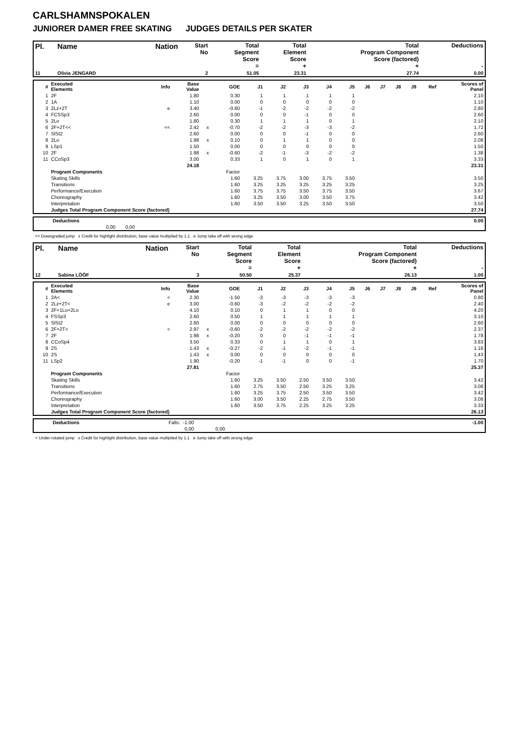CARLSHAMNSPOKALEN
JUNIORER DAMER FREE SKATING JUDGES DETAILS PER SKATER
| Pl. | Name | Nation | Start No | Total Segment Score = | Total Element Score + | Total Program Component Score (factored) + | Deductions - |
| --- | --- | --- | --- | --- | --- | --- | --- |
| 11 | Olivia JENGARD | | 2 | 51.05 | 23.31 | 27.74 | 0.00 |
| # | Executed Elements | Info | Base Value | | GOE | J1 | J2 | J3 | J4 | J5 | J6 | J7 | J8 | J9 | Ref | Scores of Panel |
| --- | --- | --- | --- | --- | --- | --- | --- | --- | --- | --- | --- | --- | --- | --- | --- | --- |
| 1 | 2F | | 1.80 | | 0.30 | 1 | 1 | 1 | 1 | 1 | | | | | | 2.10 |
| 2 | 1A | | 1.10 | | 0.00 | 0 | 0 | 0 | 0 | 0 | | | | | | 1.10 |
| 3 | 2Lz+2T | e | 3.40 | | -0.60 | -1 | -2 | -2 | -2 | -2 | | | | | | 2.80 |
| 4 | FCSSp3 | | 2.60 | | 0.00 | 0 | 0 | -1 | 0 | 0 | | | | | | 2.60 |
| 5 | 2Lo | | 1.80 | | 0.30 | 1 | 1 | 1 | 0 | 1 | | | | | | 2.10 |
| 6 | 2F+2T<< | << | 2.42 | x | -0.70 | -2 | -2 | -3 | -3 | -2 | | | | | | 1.72 |
| 7 | SlSt2 | | 2.60 | | 0.00 | 0 | 0 | -1 | 0 | 0 | | | | | | 2.60 |
| 8 | 2Lo | | 1.98 | x | 0.10 | 0 | 1 | 1 | 0 | 0 | | | | | | 2.08 |
| 9 | LSp1 | | 1.50 | | 0.00 | 0 | 0 | 0 | 0 | 0 | | | | | | 1.50 |
| 10 | 2F | | 1.98 | x | -0.60 | -2 | -1 | -3 | -2 | -2 | | | | | | 1.38 |
| 11 | CCoSp3 | | 3.00 | | 0.33 | 1 | 0 | 1 | 0 | 1 | | | | | | 3.33 |
| | | | 24.18 | | | | | | | | | | | | | 23.31 |
| | Program Components | | | | Factor | | | | | | | | | | | |
| | Skating Skills | | | | 1.60 | 3.25 | 3.75 | 3.00 | 3.75 | 3.50 | | | | | | 3.50 |
| | Transitions | | | | 1.60 | 3.25 | 3.25 | 3.25 | 3.25 | 3.25 | | | | | | 3.25 |
| | Performance/Execution | | | | 1.60 | 3.75 | 3.75 | 3.50 | 3.75 | 3.50 | | | | | | 3.67 |
| | Choreography | | | | 1.60 | 3.25 | 3.50 | 3.00 | 3.50 | 3.75 | | | | | | 3.42 |
| | Interpretation | | | | 1.60 | 3.50 | 3.50 | 3.25 | 3.50 | 3.50 | | | | | | 3.50 |
| | Judges Total Program Component Score (factored) | | | | | | | | | | | | | | | 27.74 |
| | Deductions | | | | 0.00 |
| | | 0,00 | 0,00 | | |
<< Downgraded jump x Credit for highlight distribution, base value multiplied by 1.1 e Jump take off with wrong edge
| Pl. | Name | Nation | Start No | Total Segment Score = | Total Element Score + | Total Program Component Score (factored) + | Deductions - |
| --- | --- | --- | --- | --- | --- | --- | --- |
| 12 | Sabina LÖÖF | | 3 | 50.50 | 25.37 | 26.13 | 1.00 |
| # | Executed Elements | Info | Base Value | | GOE | J1 | J2 | J3 | J4 | J5 | J6 | J7 | J8 | J9 | Ref | Scores of Panel |
| --- | --- | --- | --- | --- | --- | --- | --- | --- | --- | --- | --- | --- | --- | --- | --- | --- |
| 1 | 2A< | < | 2.30 | | -1.50 | -3 | -3 | -3 | -3 | -3 | | | | | | 0.80 |
| 2 | 2Lz+2T< | e | 3.00 | | -0.60 | -3 | -2 | -2 | -2 | -2 | | | | | | 2.40 |
| 3 | 2F+1Lo+2Lo | | 4.10 | | 0.10 | 0 | 1 | 1 | 0 | 0 | | | | | | 4.20 |
| 4 | FSSp3 | | 2.60 | | 0.50 | 1 | 1 | 1 | 1 | 1 | | | | | | 3.10 |
| 5 | SlSt2 | | 2.60 | | 0.00 | 0 | 0 | 0 | 0 | 0 | | | | | | 2.60 |
| 6 | 2F+2T< | < | 2.97 | x | -0.60 | -2 | -2 | -2 | -2 | -2 | | | | | | 2.37 |
| 7 | 2F | | 1.98 | x | -0.20 | 0 | 0 | -1 | -1 | -1 | | | | | | 1.78 |
| 8 | CCoSp4 | | 3.50 | | 0.33 | 0 | 1 | 1 | 0 | 1 | | | | | | 3.83 |
| 9 | 2S | | 1.43 | x | -0.27 | -2 | -1 | -2 | -1 | -1 | | | | | | 1.16 |
| 10 | 2S | | 1.43 | x | 0.00 | 0 | 0 | 0 | 0 | 0 | | | | | | 1.43 |
| 11 | LSp2 | | 1.90 | | -0.20 | -1 | -1 | 0 | 0 | -1 | | | | | | 1.70 |
| | | | 27.81 | | | | | | | | | | | | | 25.37 |
| | Program Components | | | | Factor | | | | | | | | | | | |
| | Skating Skills | | | | 1.60 | 3.25 | 3.50 | 2.50 | 3.50 | 3.50 | | | | | | 3.42 |
| | Transitions | | | | 1.60 | 2.75 | 3.50 | 2.50 | 3.25 | 3.25 | | | | | | 3.08 |
| | Performance/Execution | | | | 1.60 | 3.25 | 3.75 | 2.50 | 3.50 | 3.50 | | | | | | 3.42 |
| | Choreography | | | | 1.60 | 3.00 | 3.50 | 2.25 | 2.75 | 3.50 | | | | | | 3.08 |
| | Interpretation | | | | 1.60 | 3.50 | 3.75 | 2.25 | 3.25 | 3.25 | | | | | | 3.33 |
| | Judges Total Program Component Score (factored) | | | | | | | | | | | | | | | 26.13 |
| | Deductions | Falls: -1.00 | | | -1.00 |
| | | 0,00 | 0,00 | | |
< Under-rotated jump x Credit for highlight distribution, base value multiplied by 1.1 e Jump take off with wrong edge